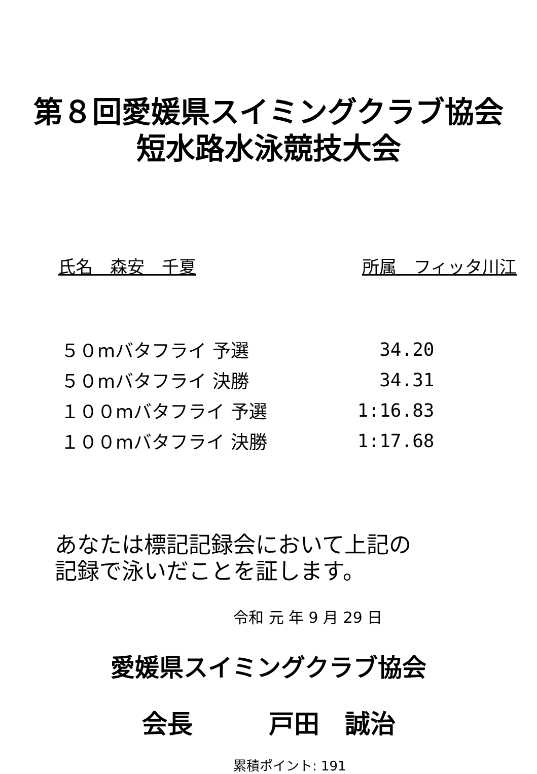第８回愛媛県スイミングクラブ協会
短水路水泳競技大会
氏名　森安　千夏 所属　フィッタ川江
| ５０mバタフライ 予選 | 34.20 |
| ５０mバタフライ 決勝 | 34.31 |
| １００mバタフライ 予選 | 1:16.83 |
| １００mバタフライ 決勝 | 1:17.68 |
あなたは標記記録会において上記の
記録で泳いだことを証します。
令和 元 年 9 月 29 日
愛媛県スイミングクラブ協会
会長　　　戸田　誠治
累積ポイント: 191